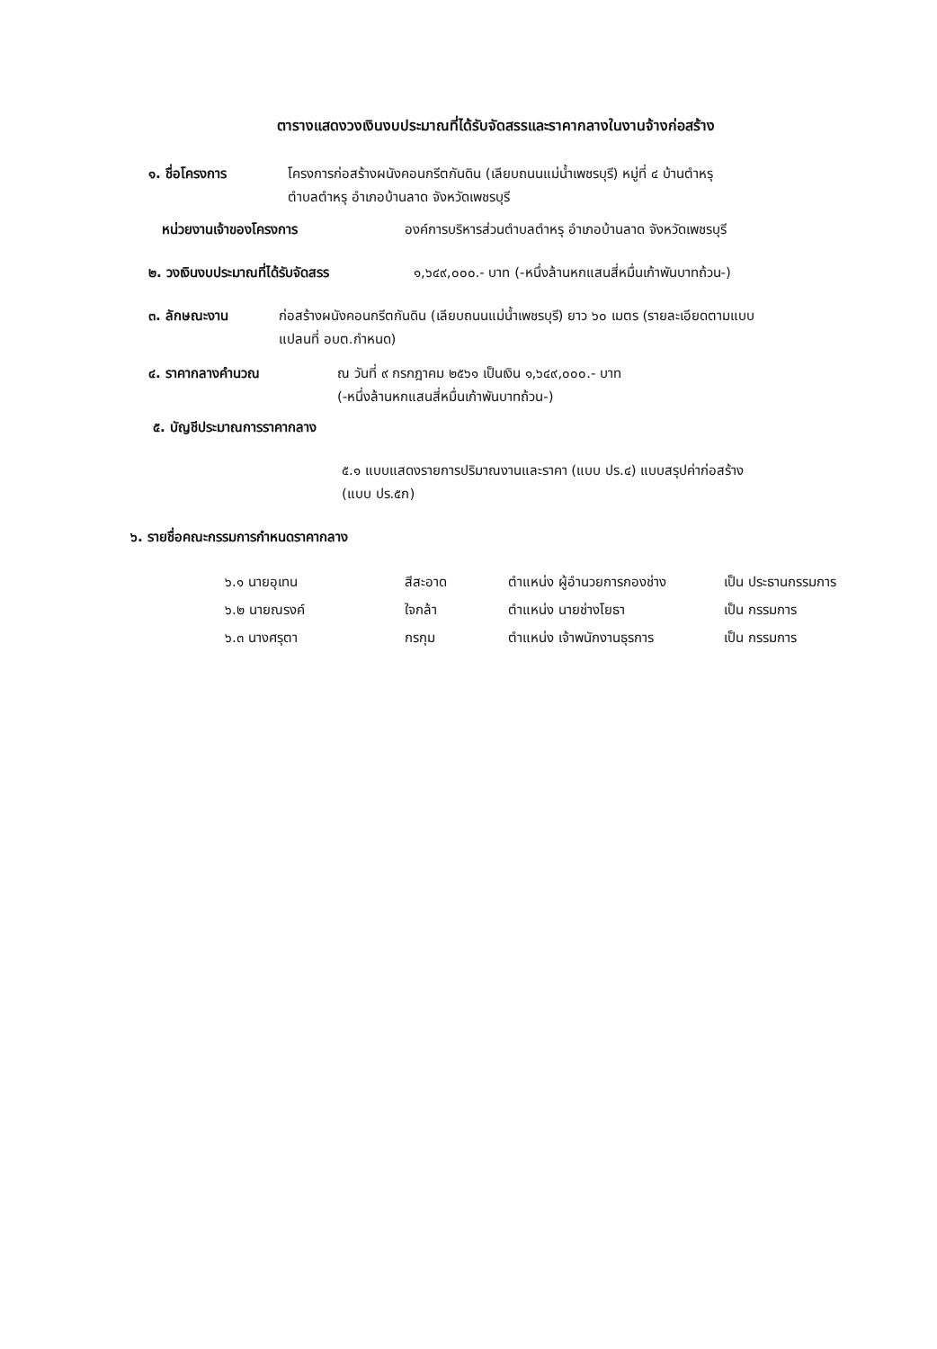ตารางแสดงวงเงินงบประมาณที่ได้รับจัดสรรและราคากลางในงานจ้างก่อสร้าง
๑. ชื่อโครงการ โครงการก่อสร้างผนังคอนกรีตกันดิน (เลียบถนนแม่น้ำเพชรบุรี) หมู่ที่ ๔ บ้านตำหรุ
ตำบลตำหรุ อำเภอบ้านลาด จังหวัดเพชรบุรี
หน่วยงานเจ้าของโครงการ องค์การบริหารส่วนตำบลตำหรุ อำเภอบ้านลาด จังหวัดเพชรบุรี
๒. วงเงินงบประมาณที่ได้รับจัดสรร ๑,๖๔๙,๐๐๐.- บาท (-หนึ่งล้านหกแสนสี่หมื่นเก้าพันบาทถ้วน-)
๓. ลักษณะงาน ก่อสร้างผนังคอนกรีตกันดิน (เลียบถนนแม่น้ำเพชรบุรี) ยาว ๖๐ เมตร (รายละเอียดตามแบบ
แปลนที่ อบต.กำหนด)
๔. ราคากลางคำนวณ ณ วันที่ ๙ กรกฎาคม ๒๕๖๑ เป็นเงิน ๑,๖๔๙,๐๐๐.- บาท
(-หนึ่งล้านหกแสนสี่หมื่นเก้าพันบาทถ้วน-)
๕. บัญชีประมาณการราคากลาง
๕.๑ แบบแสดงรายการปริมาณงานและราคา (แบบ ปร.๔) แบบสรุปค่าก่อสร้าง
(แบบ ปร.๕ก)
๖. รายชื่อคณะกรรมการกำหนดราคากลาง
| ๖.๑ นายอุเทน | สีสะอาด | ตำแหน่ง ผู้อำนวยการกองช่าง | เป็น ประธานกรรมการ |
| ๖.๒ นายณรงค์ | ใจกล้า | ตำแหน่ง นายช่างโยธา | เป็น กรรมการ |
| ๖.๓ นางศรุตา | กรกุม | ตำแหน่ง เจ้าพนักงานธุรการ | เป็น กรรมการ |